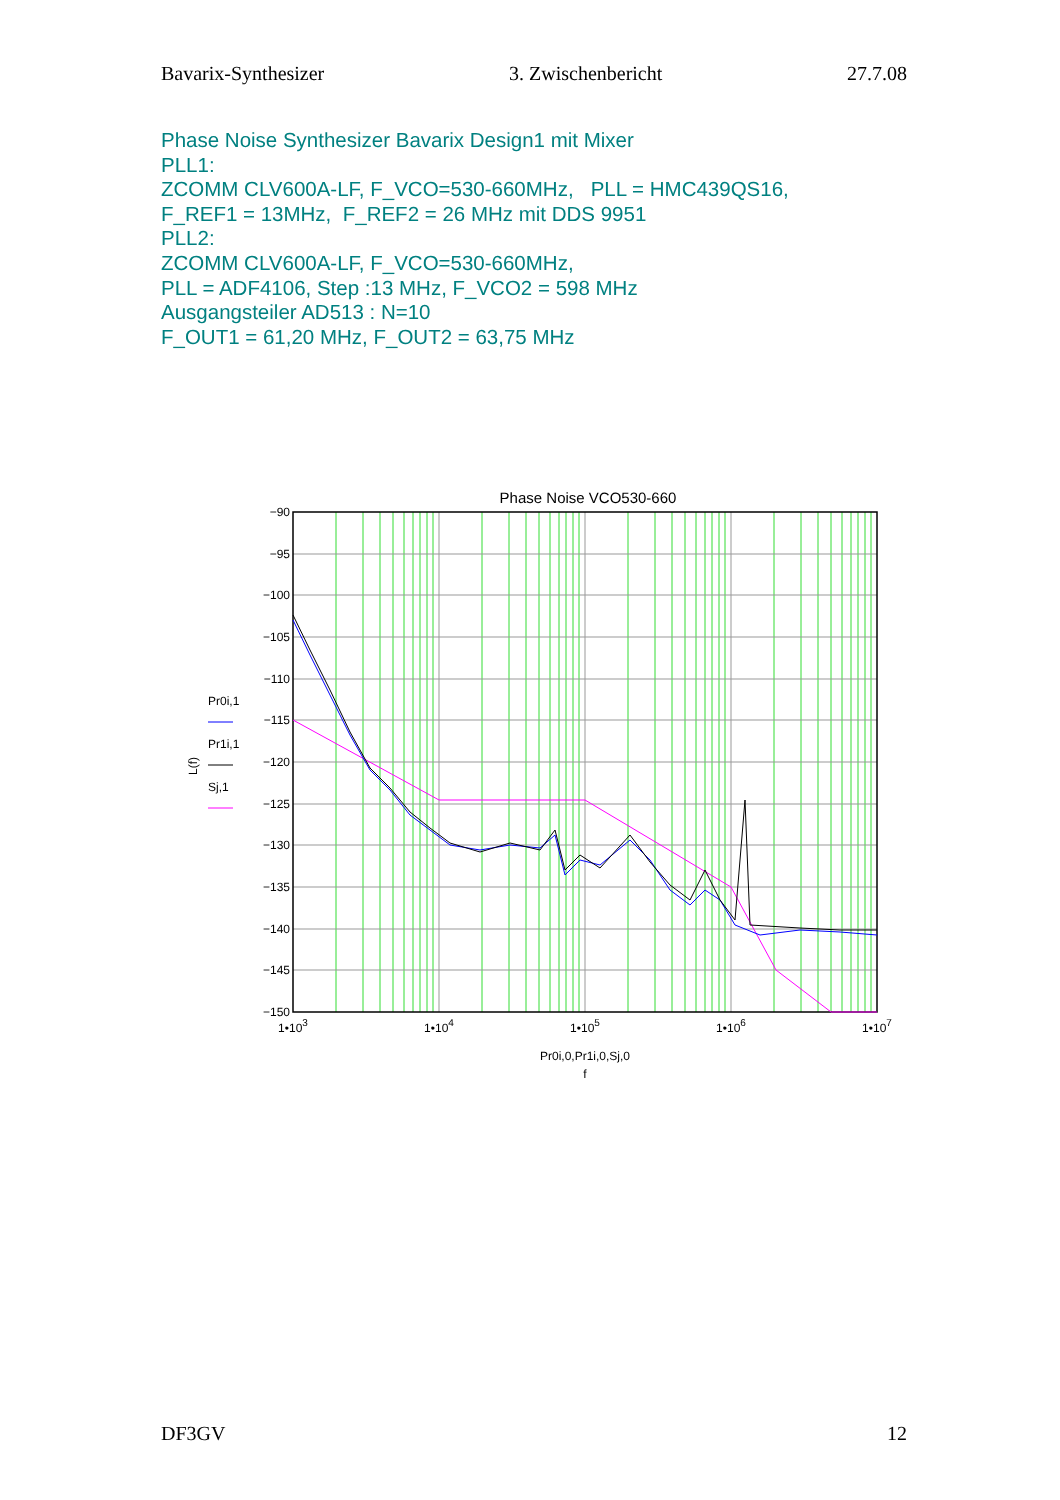Bavarix-Synthesizer 3. Zwischenbericht 27.7.08
Phase Noise Synthesizer Bavarix Design1 mit Mixer
PLL1:
ZCOMM CLV600A-LF, F_VCO=530-660MHz, PLL = HMC439QS16,
F_REF1 = 13MHz, F_REF2 = 26 MHz mit DDS 9951
PLL2:
ZCOMM CLV600A-LF, F_VCO=530-660MHz,
PLL = ADF4106, Step :13 MHz, F_VCO2 = 598 MHz
Ausgangsteiler AD513 : N=10
F_OUT1 = 61,20 MHz, F_OUT2 = 63,75 MHz
Phase Noise VCO530-660
−90
−95
−100
−105
−110
−115
−120
−125
−130
−135
−140
−145
−150
1•103
1•104
1•105
1•106
1•107
Pr0i,0,Pr1i,0,Sj,0
f
L(f)
Pr0i,1
Pr1i,1
Sj,1
DF3GV 12